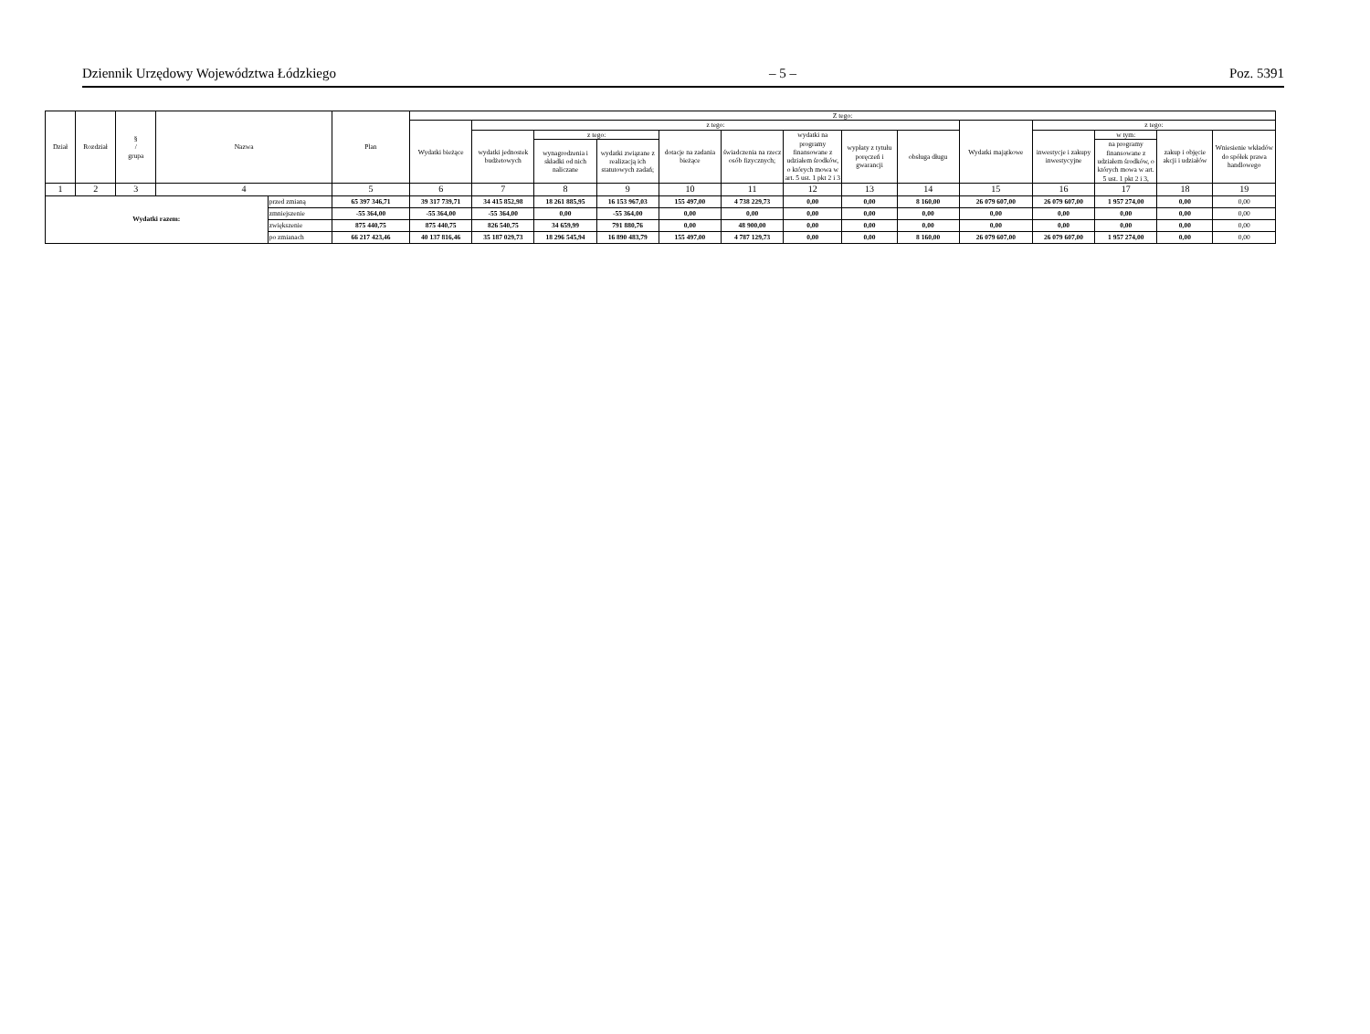Dziennik Urzędowy Województwa Łódzkiego – 5 – Poz. 5391
| Dział | Rozdział | § / grupa | Nazwa | | Plan | Z tego: | | | | | | | | | | | | | |
| --- | --- | --- | --- | --- | --- | --- | --- | --- | --- | --- | --- | --- | --- | --- | --- | --- | --- | --- | --- |
| | | | | | | Wydatki bieżące | z tego: | | | | | | | | Wydatki majątkowe | z tego: | | | |
| | | | | | | | wydatki jednostek budżetowych | z tego: | | dotacje na zadania bieżące | świadczenia na rzecz osób fizycznych; | wydatki na programy finansowane z udziałem środków, o których mowa w art. 5 ust. 1 pkt 2 i 3 | wypłaty z tytułu poręczeń i gwarancji | obsługa długu | | inwestycje i zakupy inwestycyjne | w tym: | zakup i objęcie akcji i udziałów | Wniesienie wkładów do spółek prawa handlowego |
| | | | | | | | | wynagrodzenia i składki od nich naliczane | wydatki związane z realizacją ich statutowych zadań; | | | | | | | | na programy finansowane z udziałem środków, o których mowa w art. 5 ust. 1 pkt 2 i 3, | | |
| 1 | 2 | 3 | 4 | | 5 | 6 | 7 | 8 | 9 | 10 | 11 | 12 | 13 | 14 | 15 | 16 | 17 | 18 | 19 |
| Wydatki razem: | | | | przed zmianą | 65 397 346,71 | 39 317 739,71 | 34 415 852,98 | 18 261 885,95 | 16 153 967,03 | 155 497,00 | 4 738 229,73 | 0,00 | 0,00 | 8 160,00 | 26 079 607,00 | 26 079 607,00 | 1 957 274,00 | 0,00 | 0,00 |
| | | | | zmniejszenie | -55 364,00 | -55 364,00 | -55 364,00 | 0,00 | -55 364,00 | 0,00 | 0,00 | 0,00 | 0,00 | 0,00 | 0,00 | 0,00 | 0,00 | 0,00 | 0,00 |
| | | | | zwiększenie | 875 440,75 | 875 440,75 | 826 540,75 | 34 659,99 | 791 880,76 | 0,00 | 48 900,00 | 0,00 | 0,00 | 0,00 | 0,00 | 0,00 | 0,00 | 0,00 | 0,00 |
| | | | | po zmianach | 66 217 423,46 | 40 137 816,46 | 35 187 029,73 | 18 296 545,94 | 16 890 483,79 | 155 497,00 | 4 787 129,73 | 0,00 | 0,00 | 8 160,00 | 26 079 607,00 | 26 079 607,00 | 1 957 274,00 | 0,00 | 0,00 |